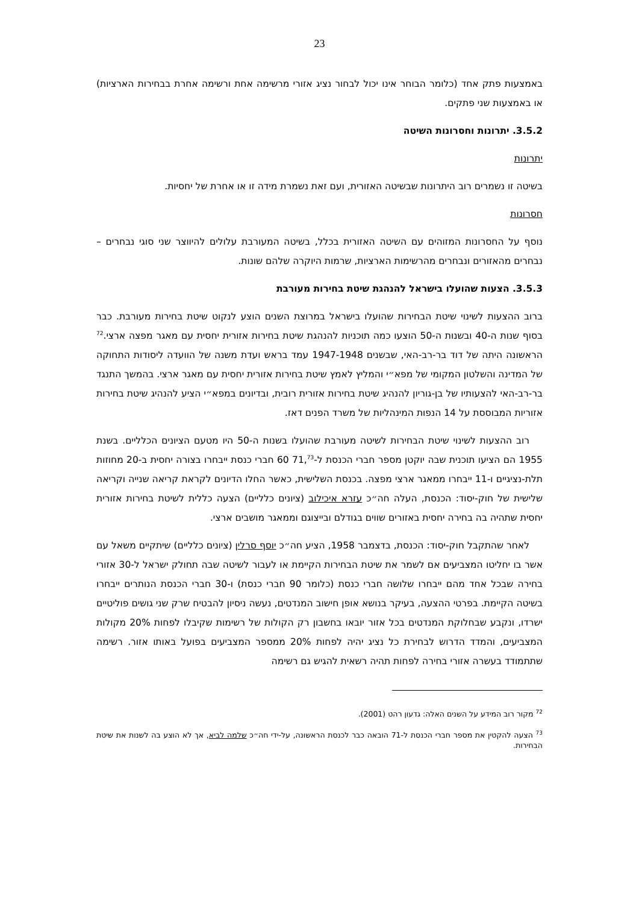23
באמצעות פתק אחד (כלומר הבוחר אינו יכול לבחור נציג אזורי מרשימה אחת ורשימה אחרת בבחירות הארציות) או באמצעות שני פתקים.
3.5.2. יתרונות וחסרונות השיטה
יתרונות
בשיטה זו נשמרים רוב היתרונות שבשיטה האזורית, ועם זאת נשמרת מידה זו או אחרת של יחסיות.
חסרונות
נוסף על החסרונות המזוהים עם השיטה האזורית בכלל, בשיטה המעורבת עלולים להיווצר שני סוגי נבחרים – נבחרים מהאזורים ונבחרים מהרשימות הארציות, שרמות היוקרה שלהם שונות.
3.5.3. הצעות שהועלו בישראל להנהגת שיטת בחירות מעורבת
ברוב ההצעות לשינוי שיטת הבחירות שהועלו בישראל במרוצת השנים הוצע לנקוט שיטת בחירות מעורבת. כבר בסוף שנות ה-40 ובשנות ה-50 הוצעו כמה תוכניות להנהגת שיטת בחירות אזורית יחסית עם מאגר מפצה ארצי.<sup>72</sup> הראשונה היתה של דוד בר-רב-האי, שבשנים 1947-1948 עמד בראש ועדת משנה של הוועדה ליסודות התחוקה של המדינה והשלטון המקומי של מפא״י והמליץ לאמץ שיטת בחירות אזורית יחסית עם מאגר ארצי. בהמשך התנגד בר-רב-האי להצעותיו של בן-גוריון להנהיג שיטת בחירות אזורית רובית, ובדיונים במפא״י הציע להנהיג שיטת בחירות אזוריות המבוססת על 14 הנפות המינהליות של משרד הפנים דאז.
רוב ההצעות לשינוי שיטת הבחירות לשיטה מעורבת שהועלו בשנות ה-50 היו מטעם הציונים הכלליים. בשנת 1955 הם הציעו תוכנית שבה יוקטן מספר חברי הכנסת ל-71,<sup>73</sup> 60 חברי כנסת ייבחרו בצורה יחסית ב-20 מחוזות תלת-נציגיים ו-11 ייבחרו ממאגר ארצי מפצה. בכנסת השלישית, כאשר החלו הדיונים לקראת קריאה שנייה וקריאה שלישית של חוק-יסוד: הכנסת, העלה חה״כ עזרא איכילוב (ציונים כלליים) הצעה כללית לשיטת בחירות אזורית יחסית שתהיה בה בחירה יחסית באזורים שווים בגודלם ובייצוגם וממאגר מושבים ארצי.
לאחר שהתקבל חוק-יסוד: הכנסת, בדצמבר 1958, הציע חה״כ יוסף סרלין (ציונים כלליים) שיתקיים משאל עם אשר בו יחליטו המצביעים אם לשמר את שיטת הבחירות הקיימת או לעבור לשיטה שבה תחולק ישראל ל-30 אזורי בחירה שבכל אחד מהם ייבחרו שלושה חברי כנסת (כלומר 90 חברי כנסת) ו-30 חברי הכנסת הנותרים ייבחרו בשיטה הקיימת. בפרטי ההצעה, בעיקר בנושא אופן חישוב המנדטים, נעשה ניסיון להבטיח שרק שני גושים פוליטיים ישרדו, ונקבע שבחלוקת המנדטים בכל אזור יובאו בחשבון רק הקולות של רשימות שקיבלו לפחות 20% מקולות המצביעים, והמדד הדרוש לבחירת כל נציג יהיה לפחות 20% ממספר המצביעים בפועל באותו אזור. רשימה שתתמודד בעשרה אזורי בחירה לפחות תהיה רשאית להגיש גם רשימה
<sup>72</sup> מקור רוב המידע על השנים האלה: גדעון רהט (2001).
<sup>73</sup> הצעה להקטין את מספר חברי הכנסת ל-71 הובאה כבר לכנסת הראשונה, על-ידי חה״כ שלמה לביא, אך לא הוצע בה לשנות את שיטת הבחירות.